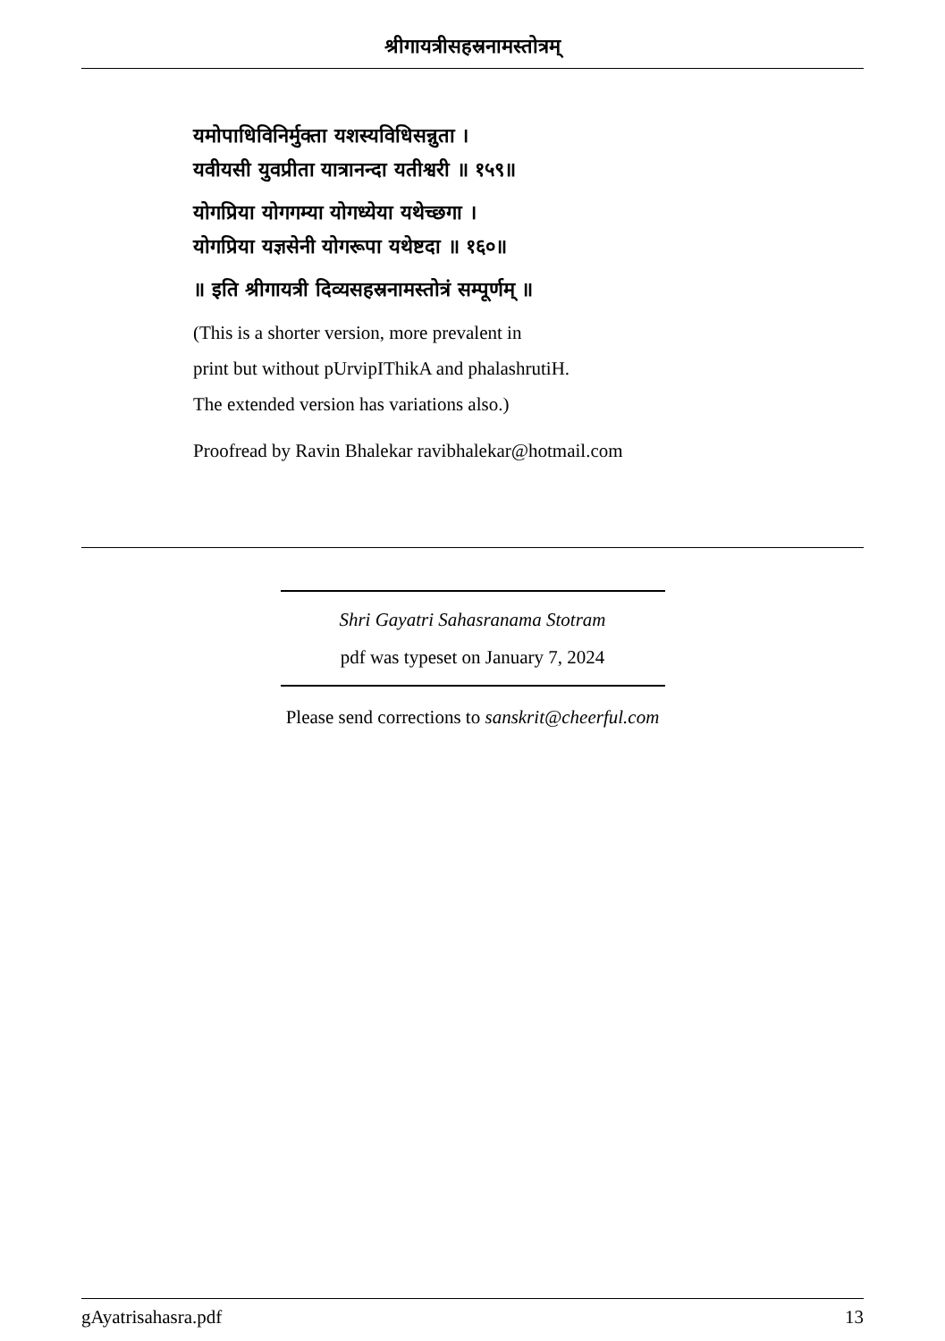श्रीगायत्रीसहस्रनामस्तोत्रम्
यमोपाधिविनिर्मुक्ता यशस्यविधिसन्नुता ।
यवीयसी युवप्रीता यात्रानन्दा यतीश्वरी ॥ १५९॥
योगप्रिया योगगम्या योगध्येया यथेच्छगा ।
योगप्रिया यज्ञसेनी योगरूपा यथेष्टदा ॥ १६०॥
॥ इति श्रीगायत्री दिव्यसहस्रनामस्तोत्रं सम्पूर्णम् ॥
(This is a shorter version, more prevalent in
print but without pUrvipIThikA and phalashrutiH.
The extended version has variations also.)
Proofread by Ravin Bhalekar ravibhalekar@hotmail.com
Shri Gayatri Sahasranama Stotram
pdf was typeset on January 7, 2024
Please send corrections to sanskrit@cheerful.com
gAyatrisahasra.pdf 13